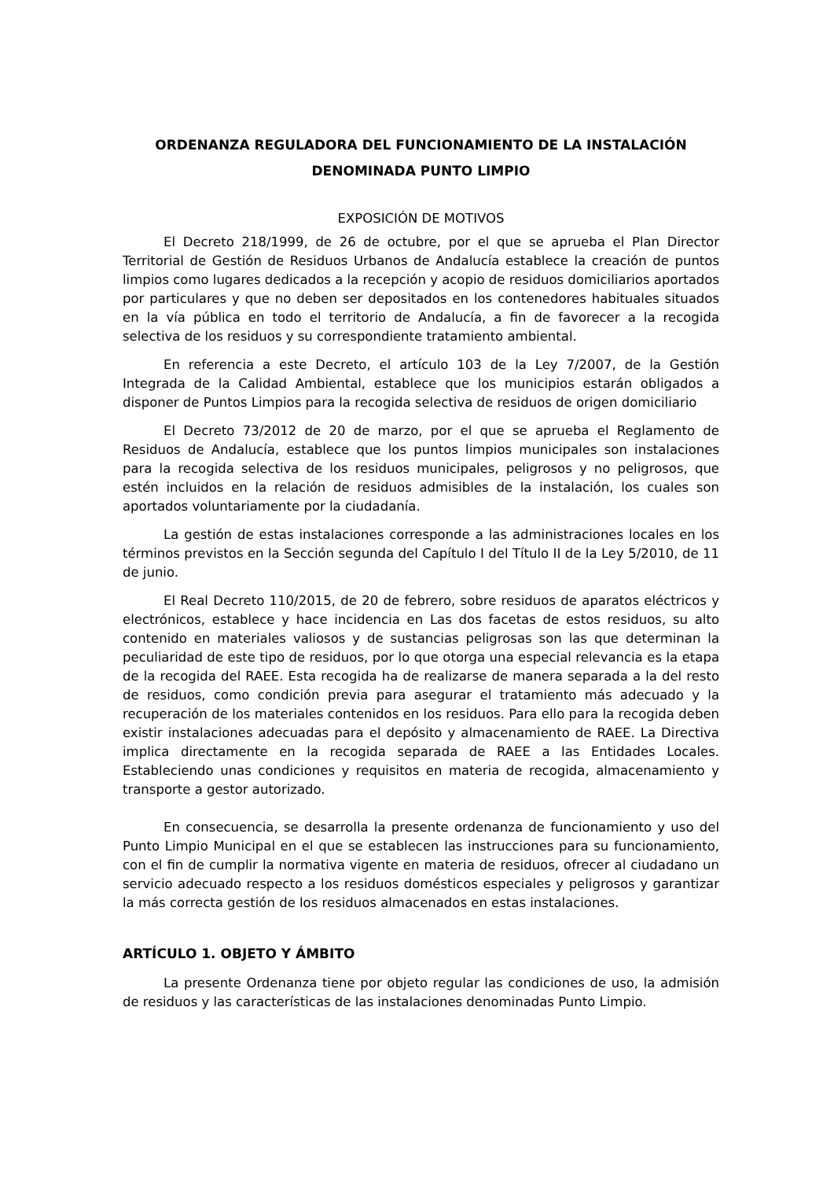ORDENANZA REGULADORA DEL FUNCIONAMIENTO DE LA INSTALACIÓN DENOMINADA PUNTO LIMPIO
EXPOSICIÓN DE MOTIVOS
El Decreto 218/1999, de 26 de octubre, por el que se aprueba el Plan Director Territorial de Gestión de Residuos Urbanos de Andalucía establece la creación de puntos limpios como lugares dedicados a la recepción y acopio de residuos domiciliarios aportados por particulares y que no deben ser depositados en los contenedores habituales situados en la vía pública en todo el territorio de Andalucía, a fin de favorecer a la recogida selectiva de los residuos y su correspondiente tratamiento ambiental.
En referencia a este Decreto, el artículo 103 de la Ley 7/2007, de la Gestión Integrada de la Calidad Ambiental, establece que los municipios estarán obligados a disponer de Puntos Limpios para la recogida selectiva de residuos de origen domiciliario
El Decreto 73/2012 de 20 de marzo, por el que se aprueba el Reglamento de Residuos de Andalucía, establece que los puntos limpios municipales son instalaciones para la recogida selectiva de los residuos municipales, peligrosos y no peligrosos, que estén incluidos en la relación de residuos admisibles de la instalación, los cuales son aportados voluntariamente por la ciudadanía.
La gestión de estas instalaciones corresponde a las administraciones locales en los términos previstos en la Sección segunda del Capítulo I del Título II de la Ley 5/2010, de 11 de junio.
El Real Decreto 110/2015, de 20 de febrero, sobre residuos de aparatos eléctricos y electrónicos, establece y hace incidencia en Las dos facetas de estos residuos, su alto contenido en materiales valiosos y de sustancias peligrosas son las que determinan la peculiaridad de este tipo de residuos, por lo que otorga una especial relevancia es la etapa de la recogida del RAEE. Esta recogida ha de realizarse de manera separada a la del resto de residuos, como condición previa para asegurar el tratamiento más adecuado y la recuperación de los materiales contenidos en los residuos. Para ello para la recogida deben existir instalaciones adecuadas para el depósito y almacenamiento de RAEE. La Directiva implica directamente en la recogida separada de RAEE a las Entidades Locales. Estableciendo unas condiciones y requisitos en materia de recogida, almacenamiento y transporte a gestor autorizado.
En consecuencia, se desarrolla la presente ordenanza de funcionamiento y uso del Punto Limpio Municipal en el que se establecen las instrucciones para su funcionamiento, con el fin de cumplir la normativa vigente en materia de residuos, ofrecer al ciudadano un servicio adecuado respecto a los residuos domésticos especiales y peligrosos y garantizar la más correcta gestión de los residuos almacenados en estas instalaciones.
ARTÍCULO 1. OBJETO Y ÁMBITO
La presente Ordenanza tiene por objeto regular las condiciones de uso, la admisión de residuos y las características de las instalaciones denominadas Punto Limpio.